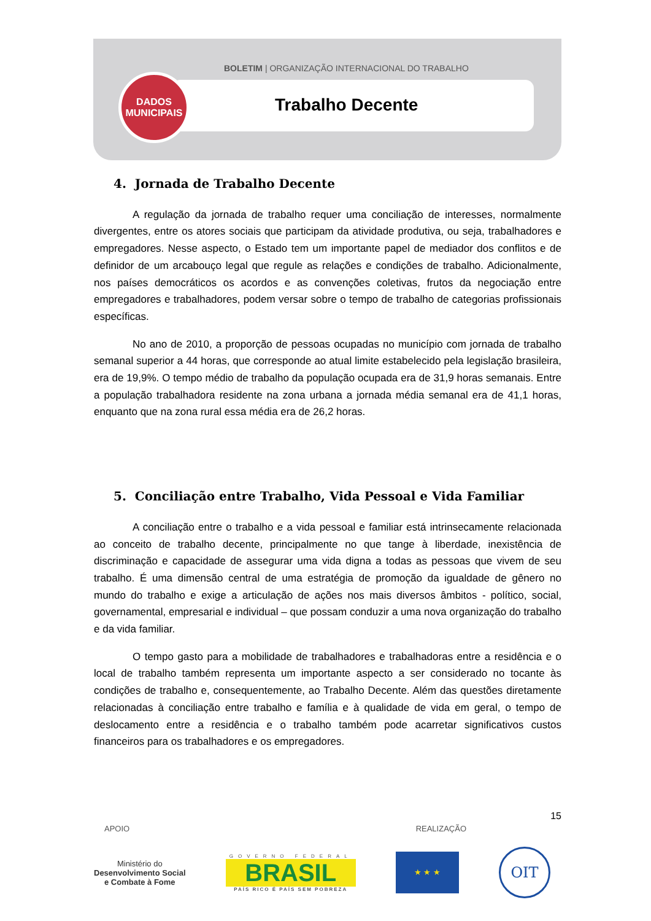BOLETIM | ORGANIZAÇÃO INTERNACIONAL DO TRABALHO
Trabalho Decente
DADOS
MUNICIPAIS
4. Jornada de Trabalho Decente
A regulação da jornada de trabalho requer uma conciliação de interesses, normalmente divergentes, entre os atores sociais que participam da atividade produtiva, ou seja, trabalhadores e empregadores. Nesse aspecto, o Estado tem um importante papel de mediador dos conflitos e de definidor de um arcabouço legal que regule as relações e condições de trabalho. Adicionalmente, nos países democráticos os acordos e as convenções coletivas, frutos da negociação entre empregadores e trabalhadores, podem versar sobre o tempo de trabalho de categorias profissionais específicas.
No ano de 2010, a proporção de pessoas ocupadas no município com jornada de trabalho semanal superior a 44 horas, que corresponde ao atual limite estabelecido pela legislação brasileira, era de 19,9%. O tempo médio de trabalho da população ocupada era de 31,9 horas semanais. Entre a população trabalhadora residente na zona urbana a jornada média semanal era de 41,1 horas, enquanto que na zona rural essa média era de 26,2 horas.
5. Conciliação entre Trabalho, Vida Pessoal e Vida Familiar
A conciliação entre o trabalho e a vida pessoal e familiar está intrinsecamente relacionada ao conceito de trabalho decente, principalmente no que tange à liberdade, inexistência de discriminação e capacidade de assegurar uma vida digna a todas as pessoas que vivem de seu trabalho. É uma dimensão central de uma estratégia de promoção da igualdade de gênero no mundo do trabalho e exige a articulação de ações nos mais diversos âmbitos - político, social, governamental, empresarial e individual – que possam conduzir a uma nova organização do trabalho e da vida familiar.
O tempo gasto para a mobilidade de trabalhadores e trabalhadoras entre a residência e o local de trabalho também representa um importante aspecto a ser considerado no tocante às condições de trabalho e, consequentemente, ao Trabalho Decente. Além das questões diretamente relacionadas à conciliação entre trabalho e família e à qualidade de vida em geral, o tempo de deslocamento entre a residência e o trabalho também pode acarretar significativos custos financeiros para os trabalhadores e os empregadores.
15
APOIO REALIZAÇÃO
Ministério do
Desenvolvimento Social
e Combate à Fome
GOVERNO FEDERAL
BRASIL
PAÍS RICO É PAÍS SEM POBREZA
★ ★ ★
OIT